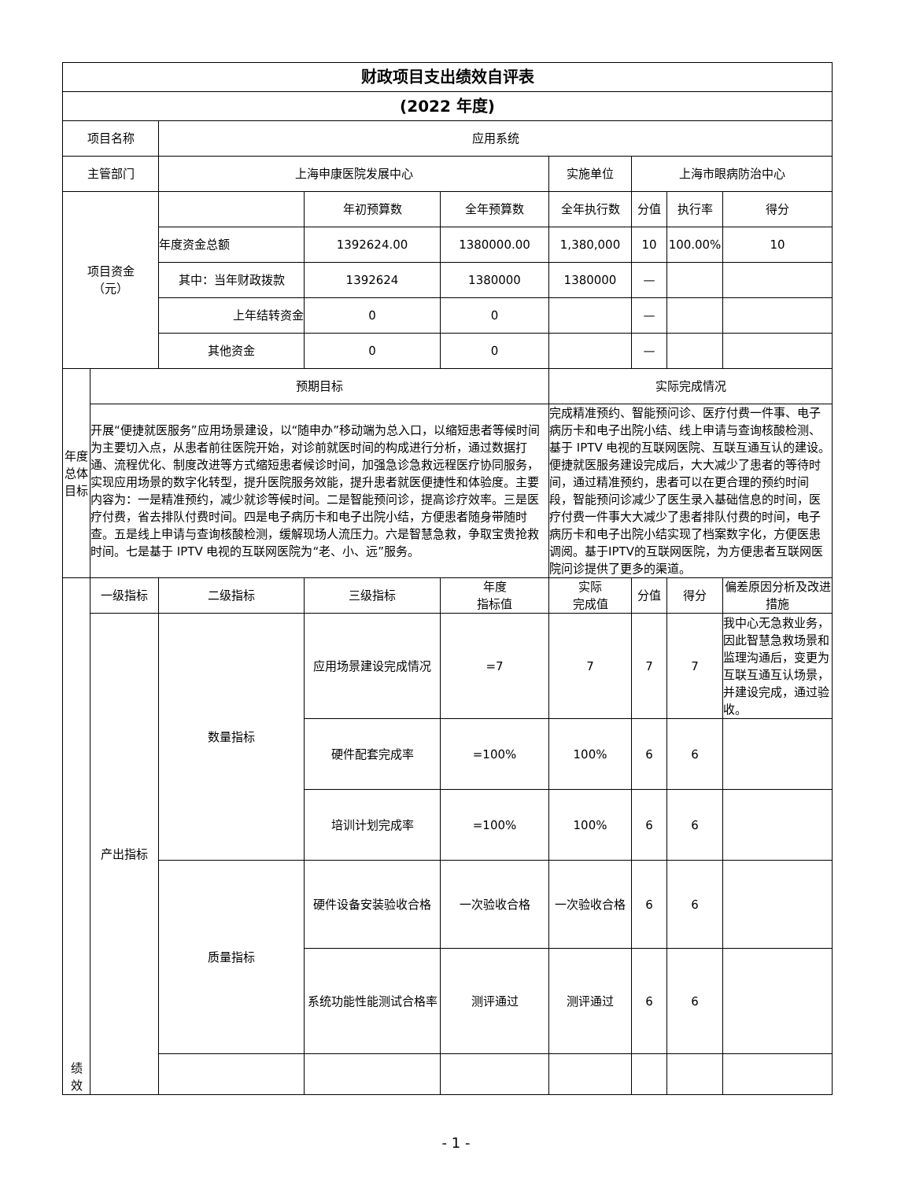| 财政项目支出绩效自评表 | | | | | | | | |
| --- | --- | --- | --- | --- | --- | --- | --- | --- |
| (2022 年度) | | | | | | | | |
| 项目名称 | | 应用系统 | | | | | | |
| 主管部门 | | 上海申康医院发展中心 | | | 实施单位 | 上海市眼病防治中心 | | |
| 项目资金 （元） | | | 年初预算数 | 全年预算数 | 全年执行数 | 分值 | 执行率 | 得分 |
| | | 年度资金总额 | 1392624.00 | 1380000.00 | 1,380,000 | 10 | 100.00% | 10 |
| | | 其中：当年财政拨款 | 1392624 | 1380000 | 1380000 | — | | |
| | | 上年结转资金 | 0 | 0 | | — | | |
| | | 其他资金 | 0 | 0 | | — | | |
| 年度总体目标 | 预期目标 | | | | 实际完成情况 | | | |
| | 开展“便捷就医服务”应用场景建设，以“随申办”移动端为总入口，以缩短患者等候时间为主要切入点，从患者前往医院开始，对诊前就医时间的构成进行分析，通过数据打通、流程优化、制度改进等方式缩短患者候诊时间，加强急诊急救远程医疗协同服务，实现应用场景的数字化转型，提升医院服务效能，提升患者就医便捷性和体验度。主要内容为：一是精准预约，减少就诊等候时间。二是智能预问诊，提高诊疗效率。三是医疗付费，省去排队付费时间。四是电子病历卡和电子出院小结，方便患者随身带随时查。五是线上申请与查询核酸检测，缓解现场人流压力。六是智慧急救，争取宝贵抢救时间。七是基于 IPTV 电视的互联网医院为“老、小、远”服务。 | | | | 完成精准预约、智能预问诊、医疗付费一件事、电子病历卡和电子出院小结、线上申请与查询核酸检测、基于 IPTV 电视的互联网医院、互联互通互认的建设。便捷就医服务建设完成后，大大减少了患者的等待时间，通过精准预约，患者可以在更合理的预约时间段，智能预问诊减少了医生录入基础信息的时间，医疗付费一件事大大减少了患者排队付费的时间，电子病历卡和电子出院小结实现了档案数字化，方便医患调阅。基于IPTV的互联网医院，为方便患者互联网医院问诊提供了更多的渠道。 | | | |
| 绩 效 | 一级指标 | 二级指标 | 三级指标 | 年度 指标值 | 实际 完成值 | 分值 | 得分 | 偏差原因分析及改进措施 |
| | 产出指标 | 数量指标 | 应用场景建设完成情况 | =7 | 7 | 7 | 7 | 我中心无急救业务，因此智慧急救场景和监理沟通后，变更为互联互通互认场景，并建设完成，通过验收。 |
| | | | 硬件配套完成率 | =100% | 100% | 6 | 6 | |
| | | | 培训计划完成率 | =100% | 100% | 6 | 6 | |
| | | 质量指标 | 硬件设备安装验收合格 | 一次验收合格 | 一次验收合格 | 6 | 6 | |
| | | | 系统功能性能测试合格率 | 测评通过 | 测评通过 | 6 | 6 | |
- 1 -